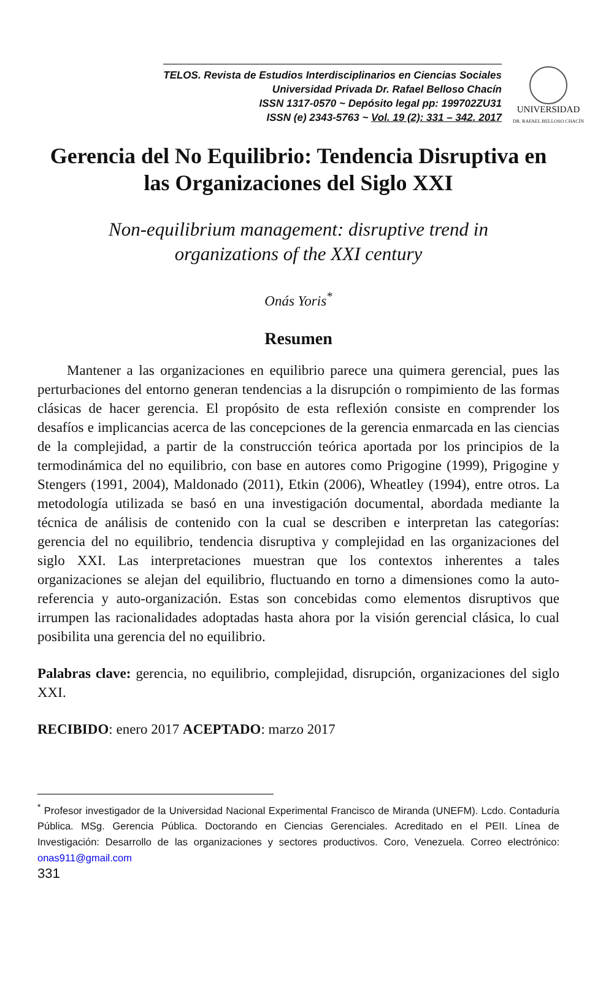TELOS. Revista de Estudios Interdisciplinarios en Ciencias Sociales
Universidad Privada Dr. Rafael Belloso Chacín
ISSN 1317-0570 ~ Depósito legal pp: 199702ZU31
ISSN (e) 2343-5763 ~ Vol. 19 (2): 331 – 342. 2017
UNIVERSIDAD
DR. RAFAEL BELLOSO CHACÍN
Gerencia del No Equilibrio: Tendencia Disruptiva en las Organizaciones del Siglo XXI
Non-equilibrium management: disruptive trend in
organizations of the XXI century
Onás Yoris<sup>*</sup>
Resumen
Mantener a las organizaciones en equilibrio parece una quimera gerencial, pues las perturbaciones del entorno generan tendencias a la disrupción o rompimiento de las formas clásicas de hacer gerencia. El propósito de esta reflexión consiste en comprender los desafíos e implicancias acerca de las concepciones de la gerencia enmarcada en las ciencias de la complejidad, a partir de la construcción teórica aportada por los principios de la termodinámica del no equilibrio, con base en autores como Prigogine (1999), Prigogine y Stengers (1991, 2004), Maldonado (2011), Etkin (2006), Wheatley (1994), entre otros. La metodología utilizada se basó en una investigación documental, abordada mediante la técnica de análisis de contenido con la cual se describen e interpretan las categorías: gerencia del no equilibrio, tendencia disruptiva y complejidad en las organizaciones del siglo XXI. Las interpretaciones muestran que los contextos inherentes a tales organizaciones se alejan del equilibrio, fluctuando en torno a dimensiones como la auto-referencia y auto-organización. Estas son concebidas como elementos disruptivos que irrumpen las racionalidades adoptadas hasta ahora por la visión gerencial clásica, lo cual posibilita una gerencia del no equilibrio.
Palabras clave: gerencia, no equilibrio, complejidad, disrupción, organizaciones del siglo XXI.
RECIBIDO: enero 2017 ACEPTADO: marzo 2017
<sup>*</sup> Profesor investigador de la Universidad Nacional Experimental Francisco de Miranda (UNEFM). Lcdo. Contaduría Pública. MSg. Gerencia Pública. Doctorando en Ciencias Gerenciales. Acreditado en el PEII. Línea de Investigación: Desarrollo de las organizaciones y sectores productivos. Coro, Venezuela. Correo electrónico: onas911@gmail.com
331